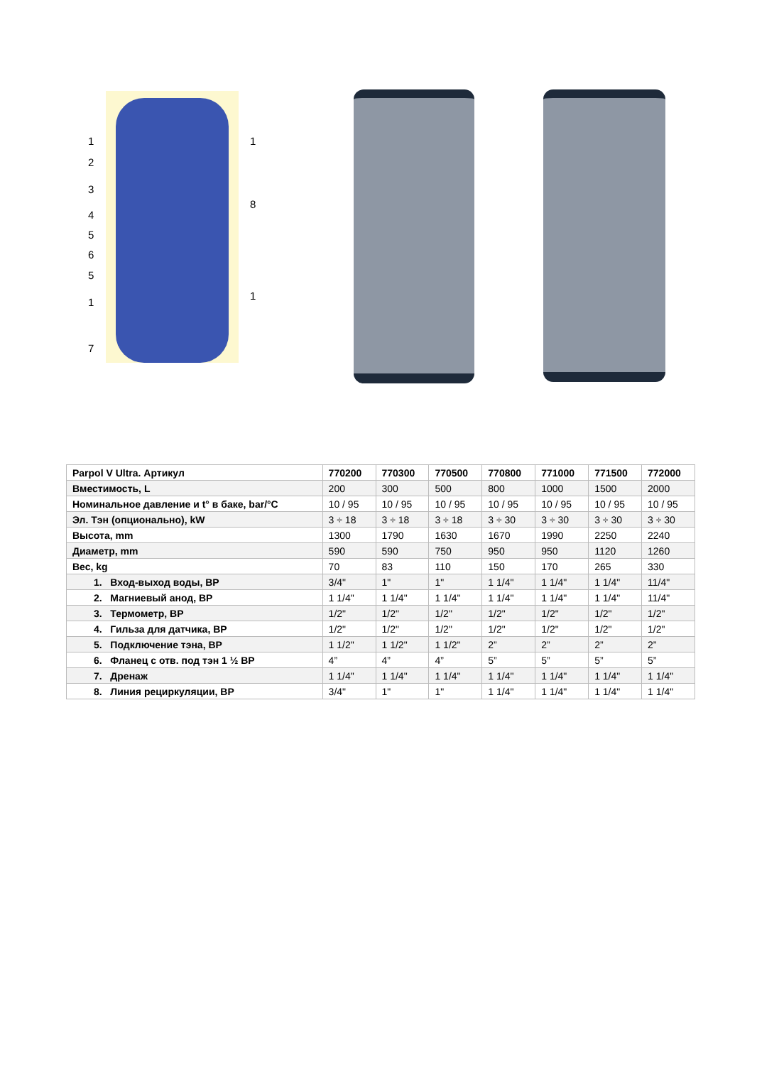1
2
3
4
5
6
5
1
7
1
8
1
| Parpol V Ultra. Артикул | 770200 | 770300 | 770500 | 770800 | 771000 | 771500 | 772000 |
| --- | --- | --- | --- | --- | --- | --- | --- |
| Вместимость, L | 200 | 300 | 500 | 800 | 1000 | 1500 | 2000 |
| Номинальное давление и t° в баке, bar/°C | 10 / 95 | 10 / 95 | 10 / 95 | 10 / 95 | 10 / 95 | 10 / 95 | 10 / 95 |
| Эл. Тэн (опционально), kW | 3 ÷ 18 | 3 ÷ 18 | 3 ÷ 18 | 3 ÷ 30 | 3 ÷ 30 | 3 ÷ 30 | 3 ÷ 30 |
| Высота, mm | 1300 | 1790 | 1630 | 1670 | 1990 | 2250 | 2240 |
| Диаметр, mm | 590 | 590 | 750 | 950 | 950 | 1120 | 1260 |
| Вес, kg | 70 | 83 | 110 | 150 | 170 | 265 | 330 |
| 1. Вход-выход воды, ВР | 3/4" | 1" | 1" | 1 1/4" | 1 1/4" | 1 1/4" | 11/4" |
| 2. Магниевый анод, ВР | 1 1/4" | 1 1/4" | 1 1/4" | 1 1/4" | 1 1/4" | 1 1/4" | 11/4" |
| 3. Термометр, ВР | 1/2" | 1/2" | 1/2" | 1/2" | 1/2" | 1/2" | 1/2" |
| 4. Гильза для датчика, ВР | 1/2" | 1/2" | 1/2" | 1/2" | 1/2" | 1/2" | 1/2" |
| 5. Подключение тэна, ВР | 1 1/2" | 1 1/2" | 1 1/2" | 2” | 2” | 2” | 2” |
| 6. Фланец с отв. под тэн 1 ½ ВР | 4” | 4” | 4” | 5” | 5” | 5” | 5” |
| 7. Дренаж | 1 1/4" | 1 1/4" | 1 1/4" | 1 1/4" | 1 1/4" | 1 1/4" | 1 1/4" |
| 8. Линия рециркуляции, ВР | 3/4" | 1" | 1" | 1 1/4" | 1 1/4" | 1 1/4" | 1 1/4" |